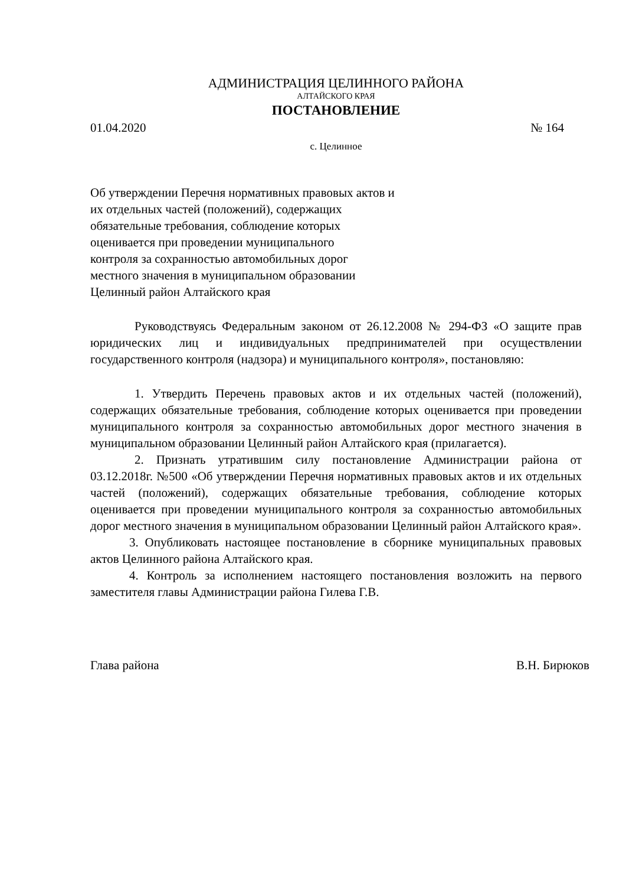АДМИНИСТРАЦИЯ ЦЕЛИННОГО РАЙОНА
АЛТАЙСКОГО КРАЯ
ПОСТАНОВЛЕНИЕ
01.04.2020 № 164
с. Целинное
Об утверждении Перечня нормативных правовых актов и
их отдельных частей (положений), содержащих
обязательные требования, соблюдение которых
оценивается при проведении муниципального
контроля за сохранностью автомобильных дорог
местного значения в муниципальном образовании
Целинный район Алтайского края
Руководствуясь Федеральным законом от 26.12.2008 № 294-ФЗ «О защите прав юридических лиц и индивидуальных предпринимателей при осуществлении государственного контроля (надзора) и муниципального контроля», постановляю:
1. Утвердить Перечень правовых актов и их отдельных частей (положений), содержащих обязательные требования, соблюдение которых оценивается при проведении муниципального контроля за сохранностью автомобильных дорог местного значения в муниципальном образовании Целинный район Алтайского края (прилагается).
2. Признать утратившим силу постановление Администрации района от 03.12.2018г. №500 «Об утверждении Перечня нормативных правовых актов и их отдельных частей (положений), содержащих обязательные требования, соблюдение которых оценивается при проведении муниципального контроля за сохранностью автомобильных дорог местного значения в муниципальном образовании Целинный район Алтайского края».
3. Опубликовать настоящее постановление в сборнике муниципальных правовых актов Целинного района Алтайского края.
4. Контроль за исполнением настоящего постановления возложить на первого заместителя главы Администрации района Гилева Г.В.
Глава района В.Н. Бирюков